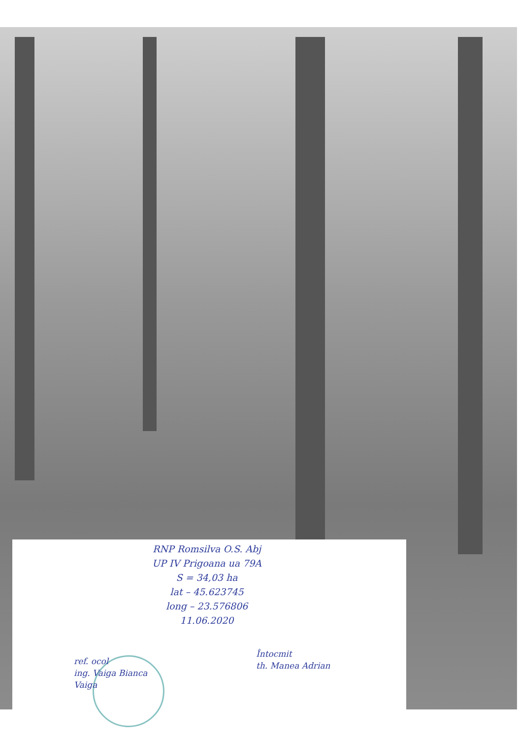RNP Romsilva O.S. Abj
UP IV Prigoana ua 79A
S = 34,03 ha
lat – 45.623745
long – 23.576806
11.06.2020
ref. ocol
ing. Vaiga Bianca
Vaiga
Întocmit
th. Manea Adrian